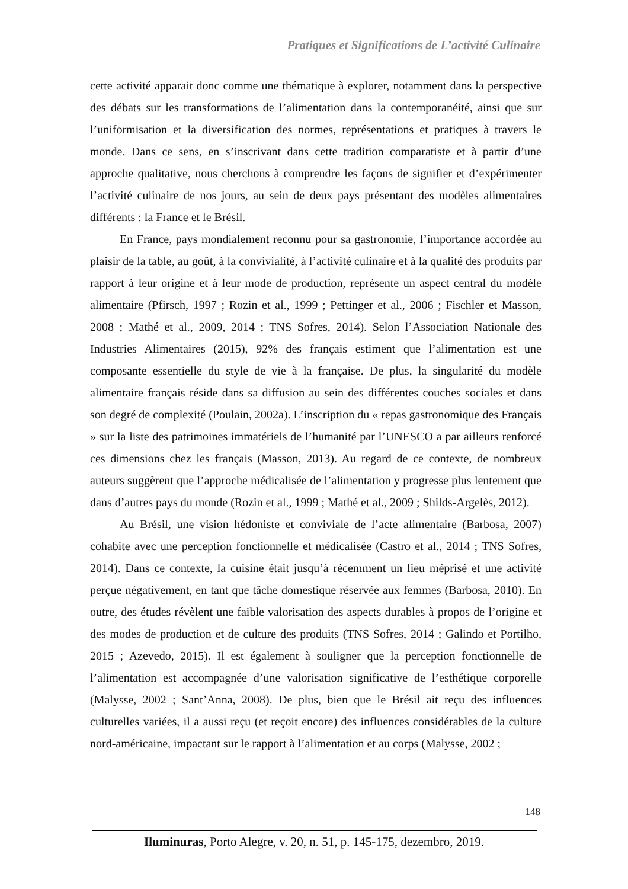Pratiques et Significations de L’activité Culinaire
cette activité apparait donc comme une thématique à explorer, notamment dans la perspective des débats sur les transformations de l’alimentation dans la contemporanéité, ainsi que sur l’uniformisation et la diversification des normes, représentations et pratiques à travers le monde. Dans ce sens, en s’inscrivant dans cette tradition comparatiste et à partir d’une approche qualitative, nous cherchons à comprendre les façons de signifier et d’expérimenter l’activité culinaire de nos jours, au sein de deux pays présentant des modèles alimentaires différents : la France et le Brésil.
En France, pays mondialement reconnu pour sa gastronomie, l’importance accordée au plaisir de la table, au goût, à la convivialité, à l’activité culinaire et à la qualité des produits par rapport à leur origine et à leur mode de production, représente un aspect central du modèle alimentaire (Pfirsch, 1997 ; Rozin et al., 1999 ; Pettinger et al., 2006 ; Fischler et Masson, 2008 ; Mathé et al., 2009, 2014 ; TNS Sofres, 2014). Selon l’Association Nationale des Industries Alimentaires (2015), 92% des français estiment que l’alimentation est une composante essentielle du style de vie à la française. De plus, la singularité du modèle alimentaire français réside dans sa diffusion au sein des différentes couches sociales et dans son degré de complexité (Poulain, 2002a). L’inscription du « repas gastronomique des Français » sur la liste des patrimoines immatériels de l’humanité par l’UNESCO a par ailleurs renforcé ces dimensions chez les français (Masson, 2013). Au regard de ce contexte, de nombreux auteurs suggèrent que l’approche médicalisée de l’alimentation y progresse plus lentement que dans d’autres pays du monde (Rozin et al., 1999 ; Mathé et al., 2009 ; Shilds-Argelès, 2012).
Au Brésil, une vision hédoniste et conviviale de l’acte alimentaire (Barbosa, 2007) cohabite avec une perception fonctionnelle et médicalisée (Castro et al., 2014 ; TNS Sofres, 2014). Dans ce contexte, la cuisine était jusqu’à récemment un lieu méprisé et une activité perçue négativement, en tant que tâche domestique réservée aux femmes (Barbosa, 2010). En outre, des études révèlent une faible valorisation des aspects durables à propos de l’origine et des modes de production et de culture des produits (TNS Sofres, 2014 ; Galindo et Portilho, 2015 ; Azevedo, 2015). Il est également à souligner que la perception fonctionnelle de l’alimentation est accompagnée d’une valorisation significative de l’esthétique corporelle (Malysse, 2002 ; Sant’Anna, 2008). De plus, bien que le Brésil ait reçu des influences culturelles variées, il a aussi reçu (et reçoit encore) des influences considérables de la culture nord-américaine, impactant sur le rapport à l’alimentation et au corps (Malysse, 2002 ;
148
Iluminuras, Porto Alegre, v. 20, n. 51, p. 145-175, dezembro, 2019.